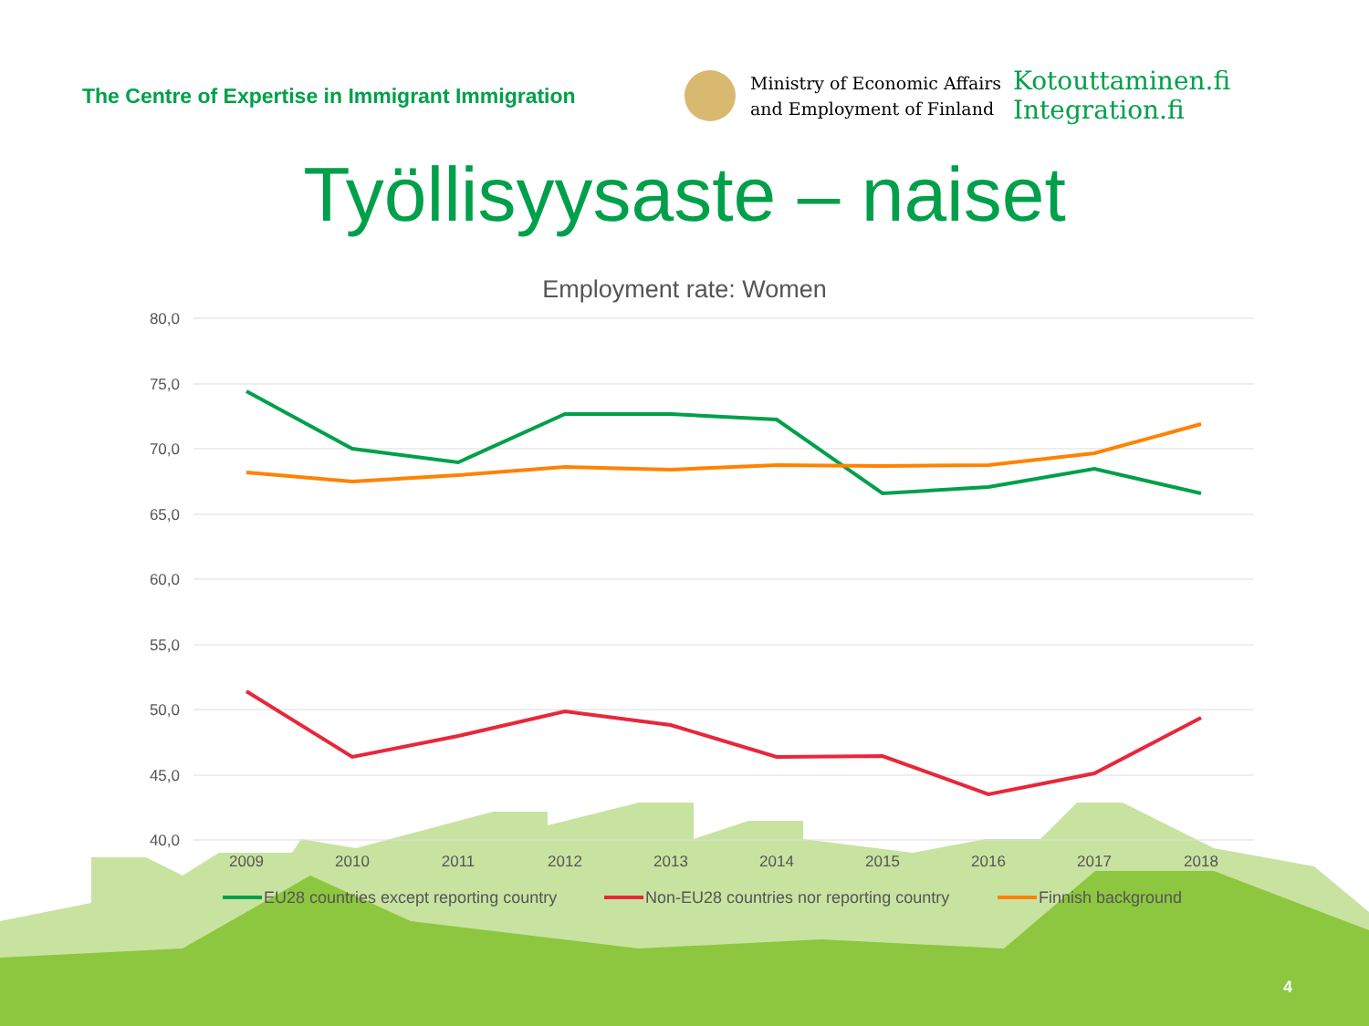80,0
75,0
70,0
65,0
60,0
55,0
50,0
45,0
40,0
2009
2010
2011
2012
2013
2014
2015
2016
2017
2018
EU28 countries except reporting country
Non-EU28 countries nor reporting country
Finnish background
The Centre of Expertise in Immigrant Immigration
Ministry of Economic Affairs
and Employment of Finland
Kotouttaminen.fi
Integration.fi
Työllisyysaste – naiset
Employment rate: Women
4